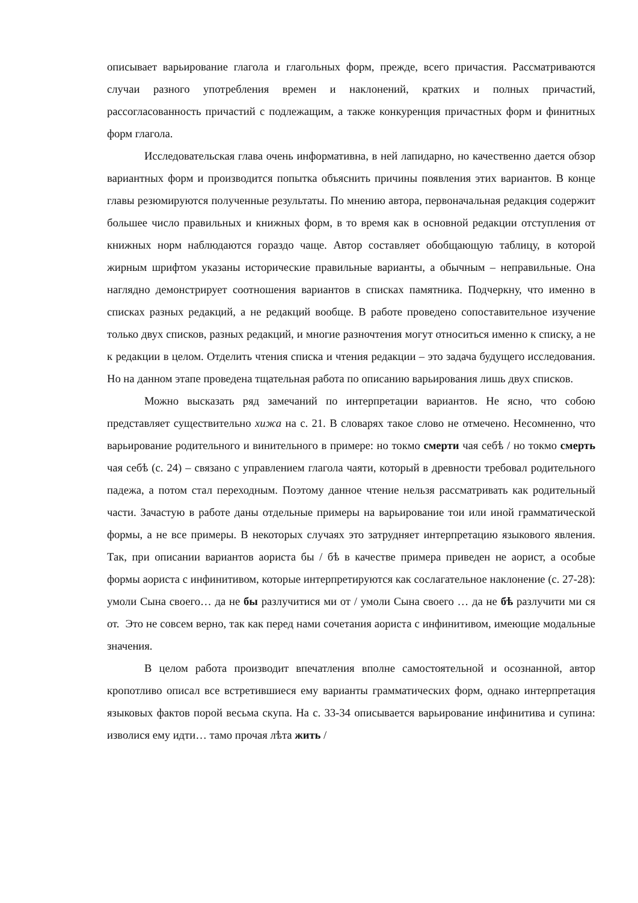описывает варьирование глагола и глагольных форм, прежде, всего причастия. Рассматриваются случаи разного употребления времен и наклонений, кратких и полных причастий, рассогласованность причастий с подлежащим, а также конкуренция причастных форм и финитных форм глагола.
Исследовательская глава очень информативна, в ней лапидарно, но качественно дается обзор вариантных форм и производится попытка объяснить причины появления этих вариантов. В конце главы резюмируются полученные результаты. По мнению автора, первоначальная редакция содержит большее число правильных и книжных форм, в то время как в основной редакции отступления от книжных норм наблюдаются гораздо чаще. Автор составляет обобщающую таблицу, в которой жирным шрифтом указаны исторические правильные варианты, а обычным – неправильные. Она наглядно демонстрирует соотношения вариантов в списках памятника. Подчеркну, что именно в списках разных редакций, а не редакций вообще. В работе проведено сопоставительное изучение только двух списков, разных редакций, и многие разночтения могут относиться именно к списку, а не к редакции в целом. Отделить чтения списка и чтения редакции – это задача будущего исследования. Но на данном этапе проведена тщательная работа по описанию варьирования лишь двух списков.
Можно высказать ряд замечаний по интерпретации вариантов. Не ясно, что собою представляет существительно хижа на с. 21. В словарях такое слово не отмечено. Несомненно, что варьирование родительного и винительного в примере: но токмо смерти чая себѣ / но токмо смерть чая себѣ (с. 24) – связано с управлением глагола чаяти, который в древности требовал родительного падежа, а потом стал переходным. Поэтому данное чтение нельзя рассматривать как родительный части. Зачастую в работе даны отдельные примеры на варьирование тои или иной грамматической формы, а не все примеры. В некоторых случаях это затрудняет интерпретацию языкового явления. Так, при описании вариантов аориста бы / бѣ в качестве примера приведен не аорист, а особые формы аориста с инфинитивом, которые интерпретируются как сослагательное наклонение (с. 27-28): умоли Сына своего… да не бы разлучитися ми от / умоли Сына своего … да не бѣ разлучити ми ся от. Это не совсем верно, так как перед нами сочетания аориста с инфинитивом, имеющие модальные значения.
В целом работа производит впечатления вполне самостоятельной и осознанной, автор кропотливо описал все встретившиеся ему варианты грамматических форм, однако интерпретация языковых фактов порой весьма скупа. На с. 33-34 описывается варьирование инфинитива и супина: изволися ему идти… тамо прочая лѣта жить /